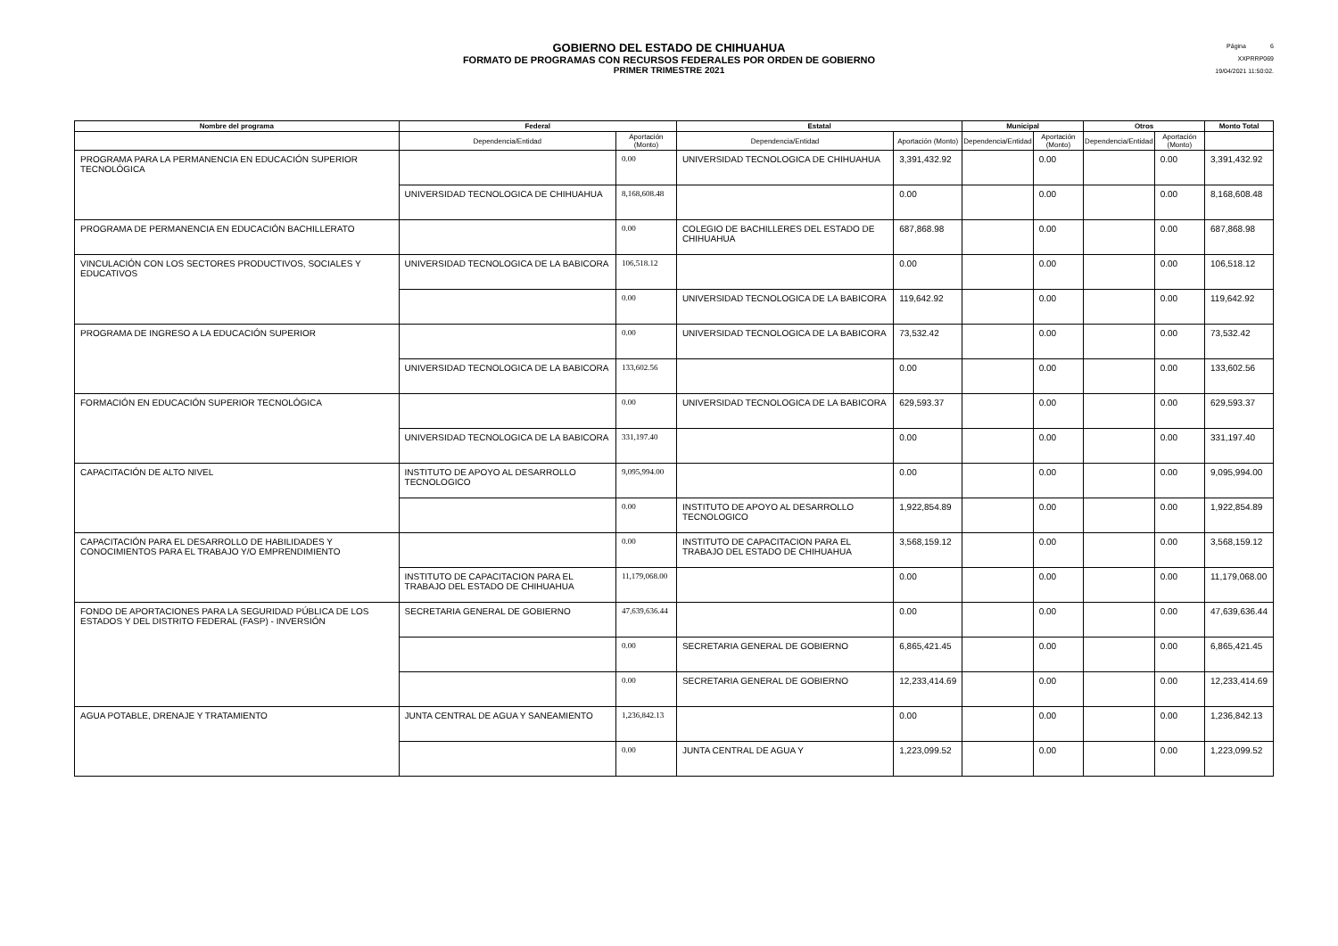GOBIERNO DEL ESTADO DE CHIHUAHUA
FORMATO DE PROGRAMAS CON RECURSOS FEDERALES POR ORDEN DE GOBIERNO
PRIMER TRIMESTRE 2021
Página 6
XXPRRP069
19/04/2021 11:50:02.
| Nombre del programa | Federal | | Estatal | | Municipal | | Otros | | Monto Total |
| --- | --- | --- | --- | --- | --- | --- | --- | --- | --- |
| | Dependencia/Entidad | Aportación (Monto) | Dependencia/Entidad | Aportación (Monto) | Dependencia/Entidad | Aportación (Monto) | Dependencia/Entidad | Aportación (Monto) | |
| PROGRAMA PARA LA PERMANENCIA EN EDUCACIÓN SUPERIOR TECNOLÓGICA | | 0.00 | UNIVERSIDAD TECNOLOGICA DE CHIHUAHUA | 3,391,432.92 | | 0.00 | | 0.00 | 3,391,432.92 |
| | UNIVERSIDAD TECNOLOGICA DE CHIHUAHUA | 8,168,608.48 | | 0.00 | | 0.00 | | 0.00 | 8,168,608.48 |
| PROGRAMA DE PERMANENCIA EN EDUCACIÓN BACHILLERATO | | 0.00 | COLEGIO DE BACHILLERES DEL ESTADO DE CHIHUAHUA | 687,868.98 | | 0.00 | | 0.00 | 687,868.98 |
| VINCULACIÓN CON LOS SECTORES PRODUCTIVOS, SOCIALES Y EDUCATIVOS | UNIVERSIDAD TECNOLOGICA DE LA BABICORA | 106,518.12 | | 0.00 | | 0.00 | | 0.00 | 106,518.12 |
| | | 0.00 | UNIVERSIDAD TECNOLOGICA DE LA BABICORA | 119,642.92 | | 0.00 | | 0.00 | 119,642.92 |
| PROGRAMA DE INGRESO A LA EDUCACIÓN SUPERIOR | | 0.00 | UNIVERSIDAD TECNOLOGICA DE LA BABICORA | 73,532.42 | | 0.00 | | 0.00 | 73,532.42 |
| | UNIVERSIDAD TECNOLOGICA DE LA BABICORA | 133,602.56 | | 0.00 | | 0.00 | | 0.00 | 133,602.56 |
| FORMACIÓN EN EDUCACIÓN SUPERIOR TECNOLÓGICA | | 0.00 | UNIVERSIDAD TECNOLOGICA DE LA BABICORA | 629,593.37 | | 0.00 | | 0.00 | 629,593.37 |
| | UNIVERSIDAD TECNOLOGICA DE LA BABICORA | 331,197.40 | | 0.00 | | 0.00 | | 0.00 | 331,197.40 |
| CAPACITACIÓN DE ALTO NIVEL | INSTITUTO DE APOYO AL DESARROLLO TECNOLOGICO | 9,095,994.00 | | 0.00 | | 0.00 | | 0.00 | 9,095,994.00 |
| | | 0.00 | INSTITUTO DE APOYO AL DESARROLLO TECNOLOGICO | 1,922,854.89 | | 0.00 | | 0.00 | 1,922,854.89 |
| CAPACITACIÓN PARA EL DESARROLLO DE HABILIDADES Y CONOCIMIENTOS PARA EL TRABAJO Y/O EMPRENDIMIENTO | | 0.00 | INSTITUTO DE CAPACITACION PARA EL TRABAJO DEL ESTADO DE CHIHUAHUA | 3,568,159.12 | | 0.00 | | 0.00 | 3,568,159.12 |
| | INSTITUTO DE CAPACITACION PARA EL TRABAJO DEL ESTADO DE CHIHUAHUA | 11,179,068.00 | | 0.00 | | 0.00 | | 0.00 | 11,179,068.00 |
| FONDO DE APORTACIONES PARA LA SEGURIDAD PÚBLICA DE LOS ESTADOS Y DEL DISTRITO FEDERAL (FASP) - INVERSIÓN | SECRETARIA GENERAL DE GOBIERNO | 47,639,636.44 | | 0.00 | | 0.00 | | 0.00 | 47,639,636.44 |
| | | 0.00 | SECRETARIA GENERAL DE GOBIERNO | 6,865,421.45 | | 0.00 | | 0.00 | 6,865,421.45 |
| | | 0.00 | SECRETARIA GENERAL DE GOBIERNO | 12,233,414.69 | | 0.00 | | 0.00 | 12,233,414.69 |
| AGUA POTABLE, DRENAJE Y TRATAMIENTO | JUNTA CENTRAL DE AGUA Y SANEAMIENTO | 1,236,842.13 | | 0.00 | | 0.00 | | 0.00 | 1,236,842.13 |
| | | 0.00 | JUNTA CENTRAL DE AGUA Y | 1,223,099.52 | | 0.00 | | 0.00 | 1,223,099.52 |